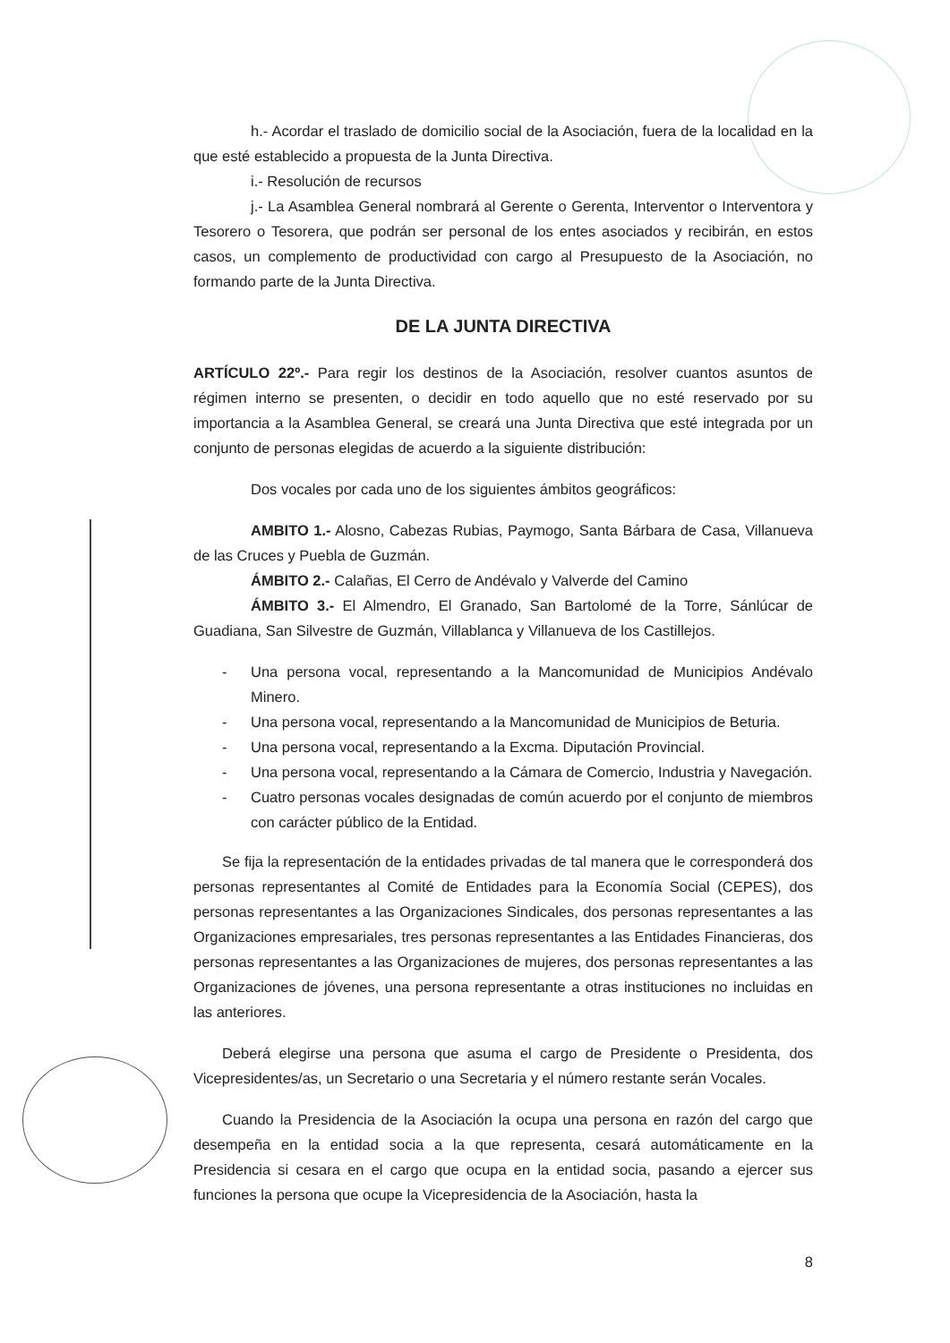h.- Acordar el traslado de domicilio social de la Asociación, fuera de la localidad en la que esté establecido a propuesta de la Junta Directiva.
i.- Resolución de recursos
j.- La Asamblea General nombrará al Gerente o Gerenta, Interventor o Interventora y Tesorero o Tesorera, que podrán ser personal de los entes asociados y recibirán, en estos casos, un complemento de productividad con cargo al Presupuesto de la Asociación, no formando parte de la Junta Directiva.
DE LA JUNTA DIRECTIVA
ARTÍCULO 22º.- Para regir los destinos de la Asociación, resolver cuantos asuntos de régimen interno se presenten, o decidir en todo aquello que no esté reservado por su importancia a la Asamblea General, se creará una Junta Directiva que esté integrada por un conjunto de personas elegidas de acuerdo a la siguiente distribución:
Dos vocales por cada uno de los siguientes ámbitos geográficos:
AMBITO 1.- Alosno, Cabezas Rubias, Paymogo, Santa Bárbara de Casa, Villanueva de las Cruces y Puebla de Guzmán.
ÁMBITO 2.- Calañas, El Cerro de Andévalo y Valverde del Camino
ÁMBITO 3.- El Almendro, El Granado, San Bartolomé de la Torre, Sánlúcar de Guadiana, San Silvestre de Guzmán, Villablanca y Villanueva de los Castillejos.
- Una persona vocal, representando a la Mancomunidad de Municipios Andévalo Minero.
- Una persona vocal, representando a la Mancomunidad de Municipios de Beturia.
- Una persona vocal, representando a la Excma. Diputación Provincial.
- Una persona vocal, representando a la Cámara de Comercio, Industria y Navegación.
- Cuatro personas vocales designadas de común acuerdo por el conjunto de miembros con carácter público de la Entidad.
Se fija la representación de la entidades privadas de tal manera que le corresponderá dos personas representantes al Comité de Entidades para la Economía Social (CEPES), dos personas representantes a las Organizaciones Sindicales, dos personas representantes a las Organizaciones empresariales, tres personas representantes a las Entidades Financieras, dos personas representantes a las Organizaciones de mujeres, dos personas representantes a las Organizaciones de jóvenes, una persona representante a otras instituciones no incluidas en las anteriores.
Deberá elegirse una persona que asuma el cargo de Presidente o Presidenta, dos Vicepresidentes/as, un Secretario o una Secretaria y el número restante serán Vocales.
Cuando la Presidencia de la Asociación la ocupa una persona en razón del cargo que desempeña en la entidad socia a la que representa, cesará automáticamente en la Presidencia si cesara en el cargo que ocupa en la entidad socia, pasando a ejercer sus funciones la persona que ocupe la Vicepresidencia de la Asociación, hasta la
8